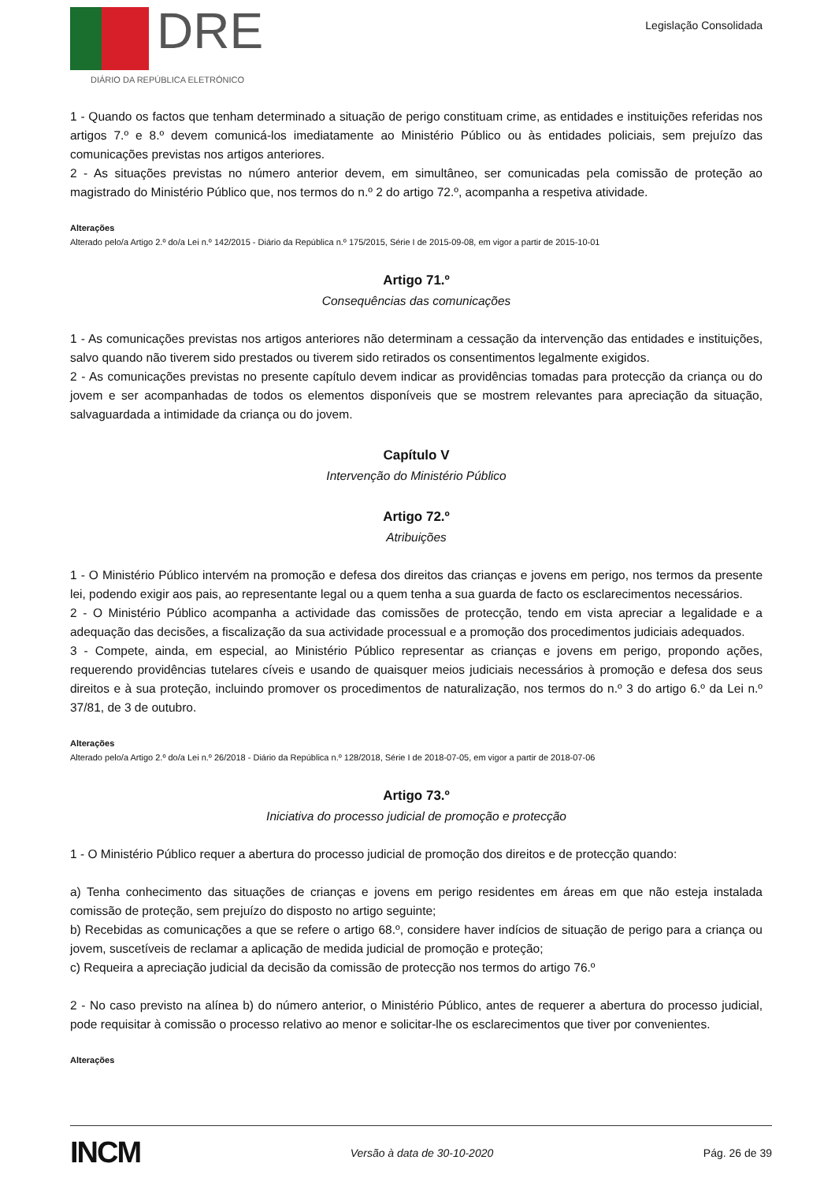DRE
DIÁRIO DA REPÚBLICA ELETRÓNICO
Legislação Consolidada
1 - Quando os factos que tenham determinado a situação de perigo constituam crime, as entidades e instituições referidas nos artigos 7.º e 8.º devem comunicá-los imediatamente ao Ministério Público ou às entidades policiais, sem prejuízo das comunicações previstas nos artigos anteriores.
2 - As situações previstas no número anterior devem, em simultâneo, ser comunicadas pela comissão de proteção ao magistrado do Ministério Público que, nos termos do n.º 2 do artigo 72.º, acompanha a respetiva atividade.
Alterações
Alterado pelo/a Artigo 2.º do/a Lei n.º 142/2015 - Diário da República n.º 175/2015, Série I de 2015-09-08, em vigor a partir de 2015-10-01
Artigo 71.º
Consequências das comunicações
1 - As comunicações previstas nos artigos anteriores não determinam a cessação da intervenção das entidades e instituições, salvo quando não tiverem sido prestados ou tiverem sido retirados os consentimentos legalmente exigidos.
2 - As comunicações previstas no presente capítulo devem indicar as providências tomadas para protecção da criança ou do jovem e ser acompanhadas de todos os elementos disponíveis que se mostrem relevantes para apreciação da situação, salvaguardada a intimidade da criança ou do jovem.
Capítulo V
Intervenção do Ministério Público
Artigo 72.º
Atribuições
1 - O Ministério Público intervém na promoção e defesa dos direitos das crianças e jovens em perigo, nos termos da presente lei, podendo exigir aos pais, ao representante legal ou a quem tenha a sua guarda de facto os esclarecimentos necessários.
2 - O Ministério Público acompanha a actividade das comissões de protecção, tendo em vista apreciar a legalidade e a adequação das decisões, a fiscalização da sua actividade processual e a promoção dos procedimentos judiciais adequados.
3 - Compete, ainda, em especial, ao Ministério Público representar as crianças e jovens em perigo, propondo ações, requerendo providências tutelares cíveis e usando de quaisquer meios judiciais necessários à promoção e defesa dos seus direitos e à sua proteção, incluindo promover os procedimentos de naturalização, nos termos do n.º 3 do artigo 6.º da Lei n.º 37/81, de 3 de outubro.
Alterações
Alterado pelo/a Artigo 2.º do/a Lei n.º 26/2018 - Diário da República n.º 128/2018, Série I de 2018-07-05, em vigor a partir de 2018-07-06
Artigo 73.º
Iniciativa do processo judicial de promoção e protecção
1 - O Ministério Público requer a abertura do processo judicial de promoção dos direitos e de protecção quando:
a) Tenha conhecimento das situações de crianças e jovens em perigo residentes em áreas em que não esteja instalada comissão de proteção, sem prejuízo do disposto no artigo seguinte;
b) Recebidas as comunicações a que se refere o artigo 68.º, considere haver indícios de situação de perigo para a criança ou jovem, suscetíveis de reclamar a aplicação de medida judicial de promoção e proteção;
c) Requeira a apreciação judicial da decisão da comissão de protecção nos termos do artigo 76.º
2 - No caso previsto na alínea b) do número anterior, o Ministério Público, antes de requerer a abertura do processo judicial, pode requisitar à comissão o processo relativo ao menor e solicitar-lhe os esclarecimentos que tiver por convenientes.
Alterações
INCM Versão à data de 30-10-2020 Pág. 26 de 39